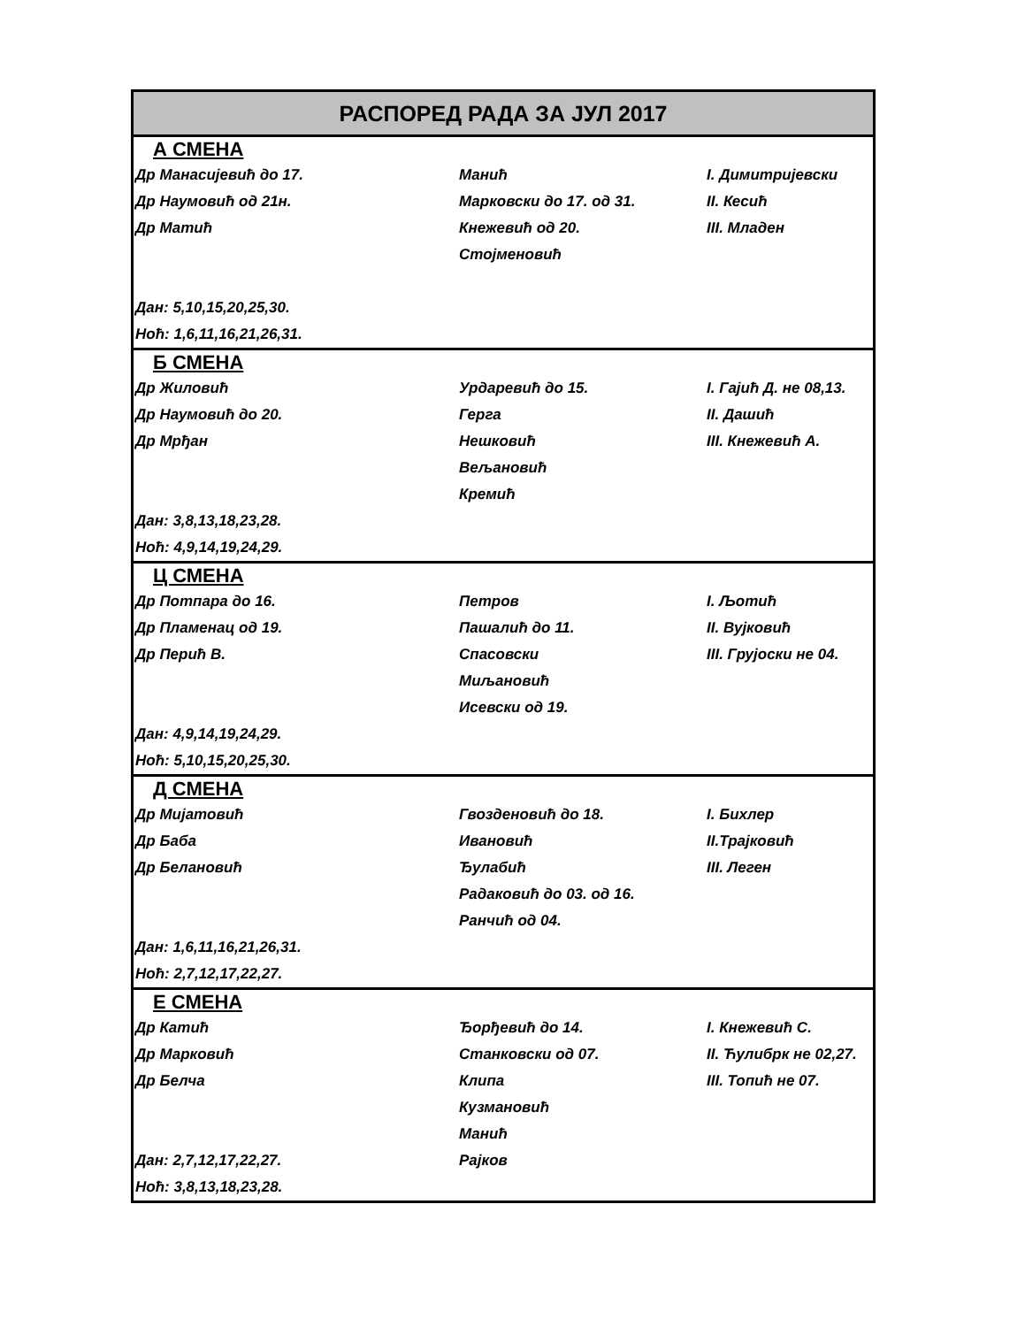| РАСПОРЕД РАДА ЗА ЈУЛ 2017 | | |
| А СМЕНА | | |
| Др Манасијевић до 17. | Манић | I. Димитријевски |
| Др Наумовић од 21н. | Марковски до 17. од 31. | II. Кесић |
| Др Матић | Кнежевић од 20. | III. Младен |
| | Стојменовић | |
| Дан: 5,10,15,20,25,30. | | |
| Ноћ: 1,6,11,16,21,26,31. | | |
| Б СМЕНА | | |
| Др Жиловић | Урдаревић до 15. | I. Гајић Д. не 08,13. |
| Др Наумовић до 20. | Герга | II. Дашић |
| Др Мрђан | Нешковић | III. Кнежевић А. |
| | Вељановић | |
| | Кремић | |
| Дан: 3,8,13,18,23,28. | | |
| Ноћ: 4,9,14,19,24,29. | | |
| Ц СМЕНА | | |
| Др Потпара до 16. | Петров | I. Љотић |
| Др Пламенац од 19. | Пашалић до 11. | II. Вујковић |
| Др Перић В. | Спасовски | III. Грујоски не 04. |
| | Миљановић | |
| | Исевски од 19. | |
| Дан: 4,9,14,19,24,29. | | |
| Ноћ: 5,10,15,20,25,30. | | |
| Д СМЕНА | | |
| Др Мијатовић | Гвозденовић до 18. | I. Бихлер |
| Др Баба | Ивановић | II.Трајковић |
| Др Белановић | Ђулабић | III. Леген |
| | Радаковић до 03. од 16. | |
| | Ранчић од 04. | |
| Дан: 1,6,11,16,21,26,31. | | |
| Ноћ: 2,7,12,17,22,27. | | |
| Е СМЕНА | | |
| Др Катић | Ђорђевић до 14. | I. Кнежевић С. |
| Др Марковић | Станковски од 07. | II. Ћулибрк не 02,27. |
| Др Белча | Клипа | III. Топић не 07. |
| | Кузмановић | |
| | Манић | |
| Дан: 2,7,12,17,22,27. | Рајков | |
| Ноћ: 3,8,13,18,23,28. | | |